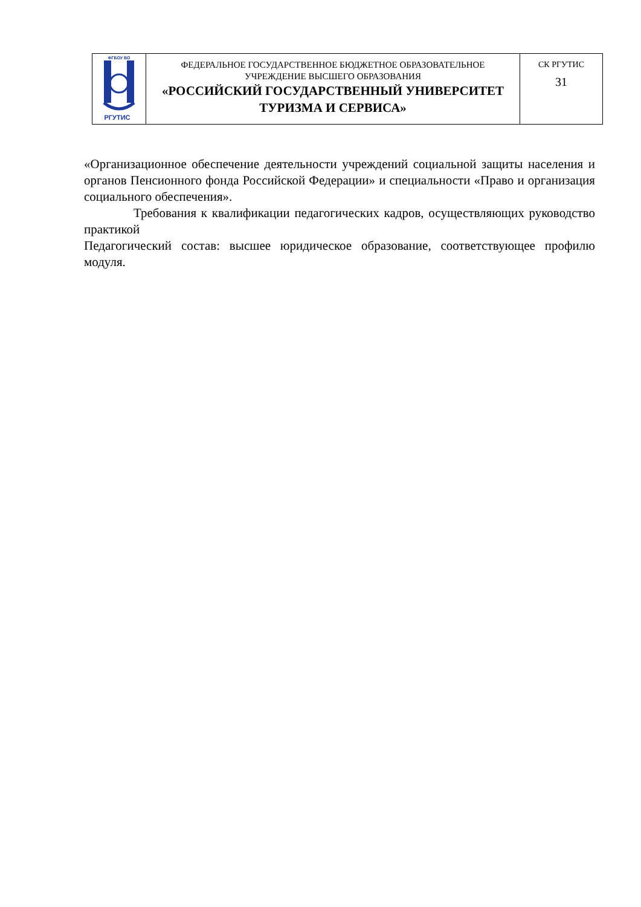| ФГБОУ ВО РГУТИС | ФЕДЕРАЛЬНОЕ ГОСУДАРСТВЕННОЕ БЮДЖЕТНОЕ ОБРАЗОВАТЕЛЬНОЕ УЧРЕЖДЕНИЕ ВЫСШЕГО ОБРАЗОВАНИЯ «РОССИЙСКИЙ ГОСУДАРСТВЕННЫЙ УНИВЕРСИТЕТ ТУРИЗМА И СЕРВИСА» | СК РГУТИС 31 |
«Организационное обеспечение деятельности учреждений социальной защиты населения и органов Пенсионного фонда Российской Федерации» и специальности «Право и организация социального обеспечения».
Требования к квалификации педагогических кадров, осуществляющих руководство практикой
Педагогический состав: высшее юридическое образование, соответствующее профилю модуля.